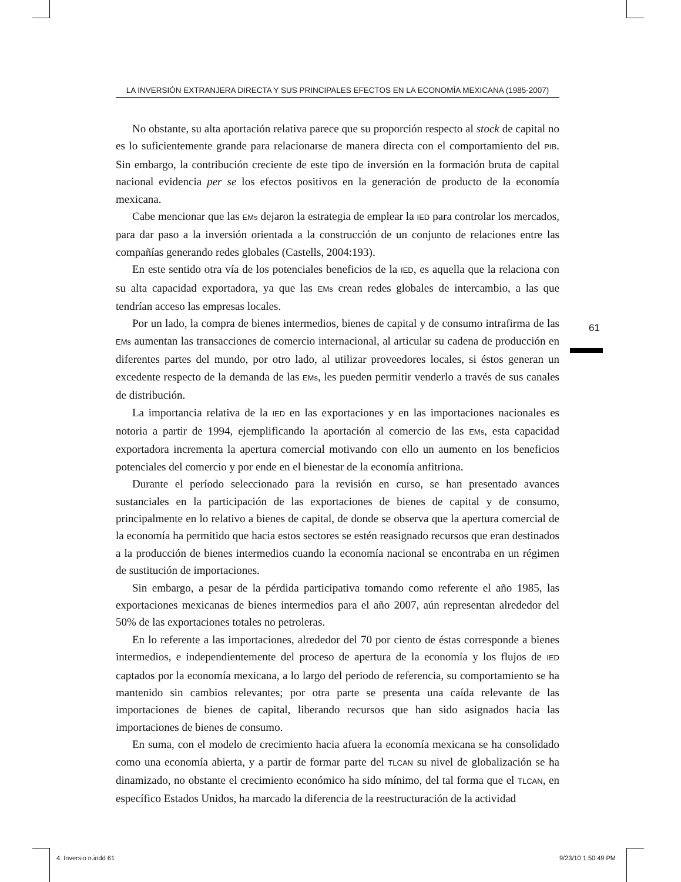LA INVERSIÓN EXTRANJERA DIRECTA Y SUS PRINCIPALES EFECTOS EN LA ECONOMÍA MEXICANA (1985-2007)
No obstante, su alta aportación relativa parece que su proporción respecto al stock de capital no es lo suficientemente grande para relacionarse de manera directa con el comportamiento del PIB. Sin embargo, la contribución creciente de este tipo de inversión en la formación bruta de capital nacional evidencia per se los efectos positivos en la generación de producto de la economía mexicana.
Cabe mencionar que las EMs dejaron la estrategia de emplear la IED para controlar los mercados, para dar paso a la inversión orientada a la construcción de un conjunto de relaciones entre las compañías generando redes globales (Castells, 2004:193).
En este sentido otra vía de los potenciales beneficios de la IED, es aquella que la relaciona con su alta capacidad exportadora, ya que las EMs crean redes globales de intercambio, a las que tendrían acceso las empresas locales.
Por un lado, la compra de bienes intermedios, bienes de capital y de consumo intrafirma de las EMs aumentan las transacciones de comercio internacional, al articular su cadena de producción en diferentes partes del mundo, por otro lado, al utilizar proveedores locales, si éstos generan un excedente respecto de la demanda de las EMs, les pueden permitir venderlo a través de sus canales de distribución.
La importancia relativa de la IED en las exportaciones y en las importaciones nacionales es notoria a partir de 1994, ejemplificando la aportación al comercio de las EMs, esta capacidad exportadora incrementa la apertura comercial motivando con ello un aumento en los beneficios potenciales del comercio y por ende en el bienestar de la economía anfitriona.
Durante el período seleccionado para la revisión en curso, se han presentado avances sustanciales en la participación de las exportaciones de bienes de capital y de consumo, principalmente en lo relativo a bienes de capital, de donde se observa que la apertura comercial de la economía ha permitido que hacia estos sectores se estén reasignado recursos que eran destinados a la producción de bienes intermedios cuando la economía nacional se encontraba en un régimen de sustitución de importaciones.
Sin embargo, a pesar de la pérdida participativa tomando como referente el año 1985, las exportaciones mexicanas de bienes intermedios para el año 2007, aún representan alrededor del 50% de las exportaciones totales no petroleras.
En lo referente a las importaciones, alrededor del 70 por ciento de éstas corresponde a bienes intermedios, e independientemente del proceso de apertura de la economía y los flujos de IED captados por la economía mexicana, a lo largo del periodo de referencia, su comportamiento se ha mantenido sin cambios relevantes; por otra parte se presenta una caída relevante de las importaciones de bienes de capital, liberando recursos que han sido asignados hacia las importaciones de bienes de consumo.
En suma, con el modelo de crecimiento hacia afuera la economía mexicana se ha consolidado como una economía abierta, y a partir de formar parte del TLCAN su nivel de globalización se ha dinamizado, no obstante el crecimiento económico ha sido mínimo, del tal forma que el TLCAN, en específico Estados Unidos, ha marcado la diferencia de la reestructuración de la actividad
61
4. Inversio n.indd 61 9/23/10 1:50:49 PM